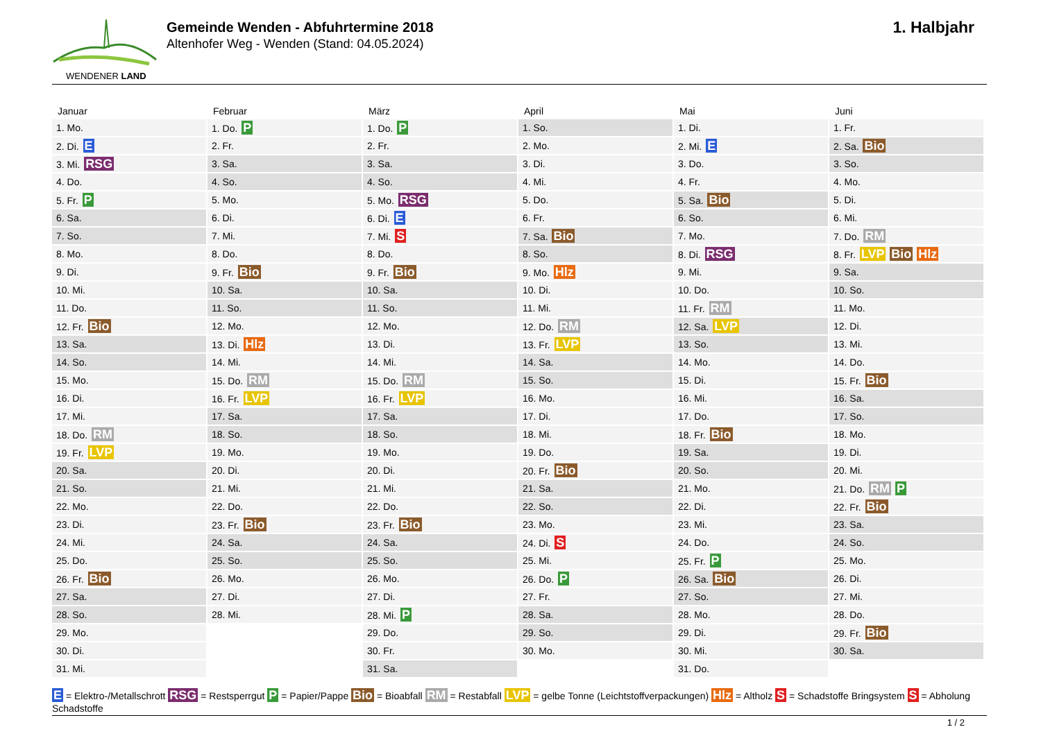WENDENER LAND
Gemeinde Wenden - Abfuhrtermine 2018
Altenhofer Weg - Wenden (Stand: 04.05.2024)
1. Halbjahr
Januar
| 1. Mo. |
| 2. Di. E |
| 3. Mi. RSG |
| 4. Do. |
| 5. Fr. P |
| 6. Sa. |
| 7. So. |
| 8. Mo. |
| 9. Di. |
| 10. Mi. |
| 11. Do. |
| 12. Fr. Bio |
| 13. Sa. |
| 14. So. |
| 15. Mo. |
| 16. Di. |
| 17. Mi. |
| 18. Do. RM |
| 19. Fr. LVP |
| 20. Sa. |
| 21. So. |
| 22. Mo. |
| 23. Di. |
| 24. Mi. |
| 25. Do. |
| 26. Fr. Bio |
| 27. Sa. |
| 28. So. |
| 29. Mo. |
| 30. Di. |
| 31. Mi. |
Februar
| 1. Do. P |
| 2. Fr. |
| 3. Sa. |
| 4. So. |
| 5. Mo. |
| 6. Di. |
| 7. Mi. |
| 8. Do. |
| 9. Fr. Bio |
| 10. Sa. |
| 11. So. |
| 12. Mo. |
| 13. Di. Hlz |
| 14. Mi. |
| 15. Do. RM |
| 16. Fr. LVP |
| 17. Sa. |
| 18. So. |
| 19. Mo. |
| 20. Di. |
| 21. Mi. |
| 22. Do. |
| 23. Fr. Bio |
| 24. Sa. |
| 25. So. |
| 26. Mo. |
| 27. Di. |
| 28. Mi. |
März
| 1. Do. P |
| 2. Fr. |
| 3. Sa. |
| 4. So. |
| 5. Mo. RSG |
| 6. Di. E |
| 7. Mi. S |
| 8. Do. |
| 9. Fr. Bio |
| 10. Sa. |
| 11. So. |
| 12. Mo. |
| 13. Di. |
| 14. Mi. |
| 15. Do. RM |
| 16. Fr. LVP |
| 17. Sa. |
| 18. So. |
| 19. Mo. |
| 20. Di. |
| 21. Mi. |
| 22. Do. |
| 23. Fr. Bio |
| 24. Sa. |
| 25. So. |
| 26. Mo. |
| 27. Di. |
| 28. Mi. P |
| 29. Do. |
| 30. Fr. |
| 31. Sa. |
April
| 1. So. |
| 2. Mo. |
| 3. Di. |
| 4. Mi. |
| 5. Do. |
| 6. Fr. |
| 7. Sa. Bio |
| 8. So. |
| 9. Mo. Hlz |
| 10. Di. |
| 11. Mi. |
| 12. Do. RM |
| 13. Fr. LVP |
| 14. Sa. |
| 15. So. |
| 16. Mo. |
| 17. Di. |
| 18. Mi. |
| 19. Do. |
| 20. Fr. Bio |
| 21. Sa. |
| 22. So. |
| 23. Mo. |
| 24. Di. S |
| 25. Mi. |
| 26. Do. P |
| 27. Fr. |
| 28. Sa. |
| 29. So. |
| 30. Mo. |
Mai
| 1. Di. |
| 2. Mi. E |
| 3. Do. |
| 4. Fr. |
| 5. Sa. Bio |
| 6. So. |
| 7. Mo. |
| 8. Di. RSG |
| 9. Mi. |
| 10. Do. |
| 11. Fr. RM |
| 12. Sa. LVP |
| 13. So. |
| 14. Mo. |
| 15. Di. |
| 16. Mi. |
| 17. Do. |
| 18. Fr. Bio |
| 19. Sa. |
| 20. So. |
| 21. Mo. |
| 22. Di. |
| 23. Mi. |
| 24. Do. |
| 25. Fr. P |
| 26. Sa. Bio |
| 27. So. |
| 28. Mo. |
| 29. Di. |
| 30. Mi. |
| 31. Do. |
Juni
| 1. Fr. |
| 2. Sa. Bio |
| 3. So. |
| 4. Mo. |
| 5. Di. |
| 6. Mi. |
| 7. Do. RM |
| 8. Fr. LVP Bio Hlz |
| 9. Sa. |
| 10. So. |
| 11. Mo. |
| 12. Di. |
| 13. Mi. |
| 14. Do. |
| 15. Fr. Bio |
| 16. Sa. |
| 17. So. |
| 18. Mo. |
| 19. Di. |
| 20. Mi. |
| 21. Do. RM P |
| 22. Fr. Bio |
| 23. Sa. |
| 24. So. |
| 25. Mo. |
| 26. Di. |
| 27. Mi. |
| 28. Do. |
| 29. Fr. Bio |
| 30. Sa. |
E = Elektro-/Metallschrott RSG = Restsperrgut P = Papier/Pappe Bio = Bioabfall RM = Restabfall LVP = gelbe Tonne (Leichtstoffverpackungen) Hlz = Altholz S = Schadstoffe Bringsystem S = Abholung Schadstoffe
1 / 2